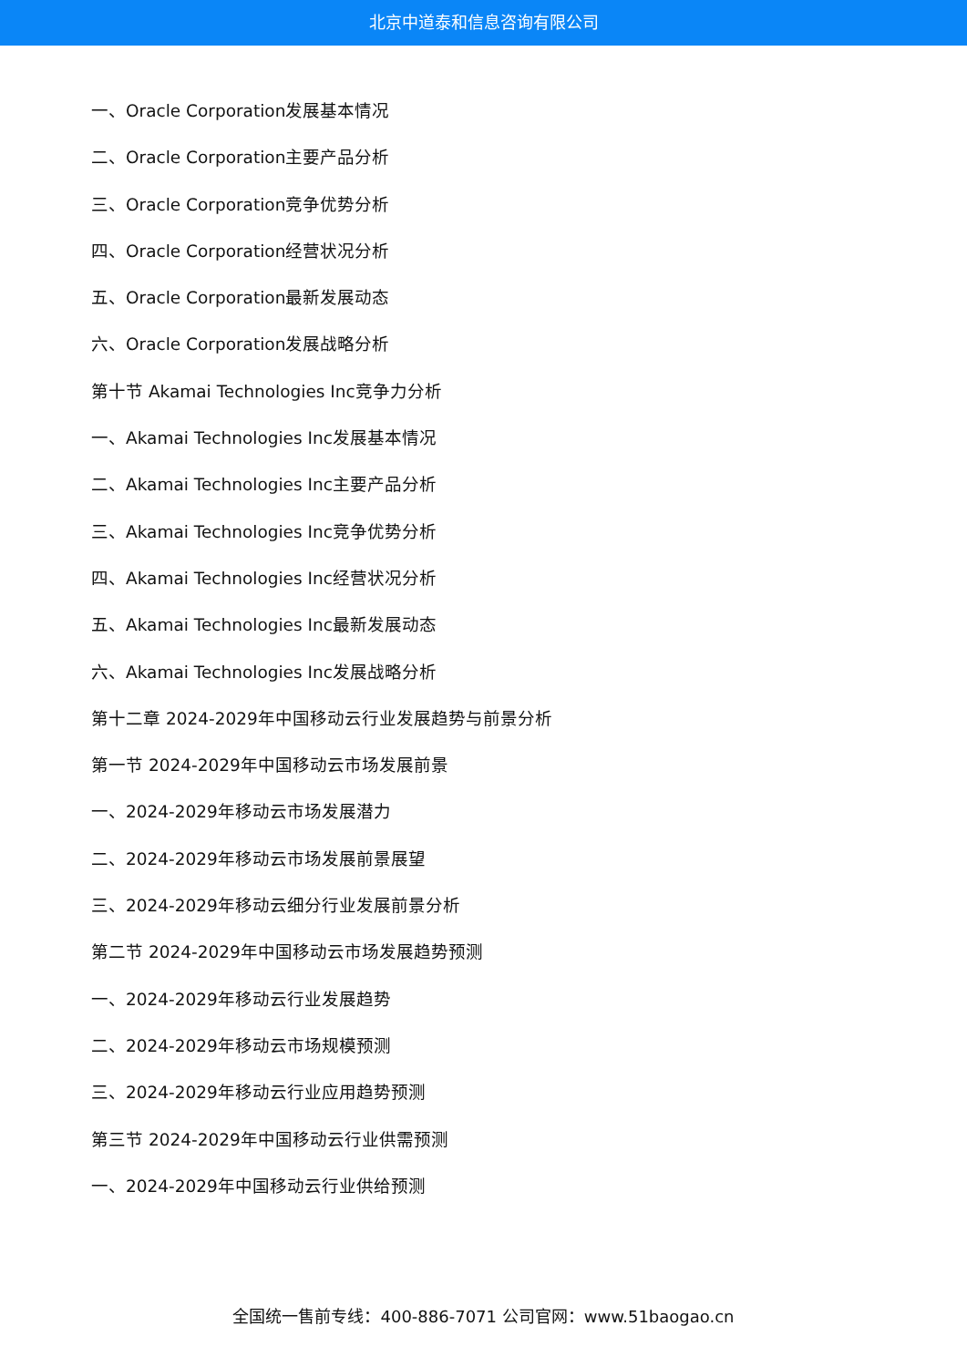北京中道泰和信息咨询有限公司
一、Oracle Corporation发展基本情况
二、Oracle Corporation主要产品分析
三、Oracle Corporation竞争优势分析
四、Oracle Corporation经营状况分析
五、Oracle Corporation最新发展动态
六、Oracle Corporation发展战略分析
第十节 Akamai Technologies Inc竞争力分析
一、Akamai Technologies Inc发展基本情况
二、Akamai Technologies Inc主要产品分析
三、Akamai Technologies Inc竞争优势分析
四、Akamai Technologies Inc经营状况分析
五、Akamai Technologies Inc最新发展动态
六、Akamai Technologies Inc发展战略分析
第十二章 2024-2029年中国移动云行业发展趋势与前景分析
第一节 2024-2029年中国移动云市场发展前景
一、2024-2029年移动云市场发展潜力
二、2024-2029年移动云市场发展前景展望
三、2024-2029年移动云细分行业发展前景分析
第二节 2024-2029年中国移动云市场发展趋势预测
一、2024-2029年移动云行业发展趋势
二、2024-2029年移动云市场规模预测
三、2024-2029年移动云行业应用趋势预测
第三节 2024-2029年中国移动云行业供需预测
一、2024-2029年中国移动云行业供给预测
全国统一售前专线：400-886-7071 公司官网：www.51baogao.cn